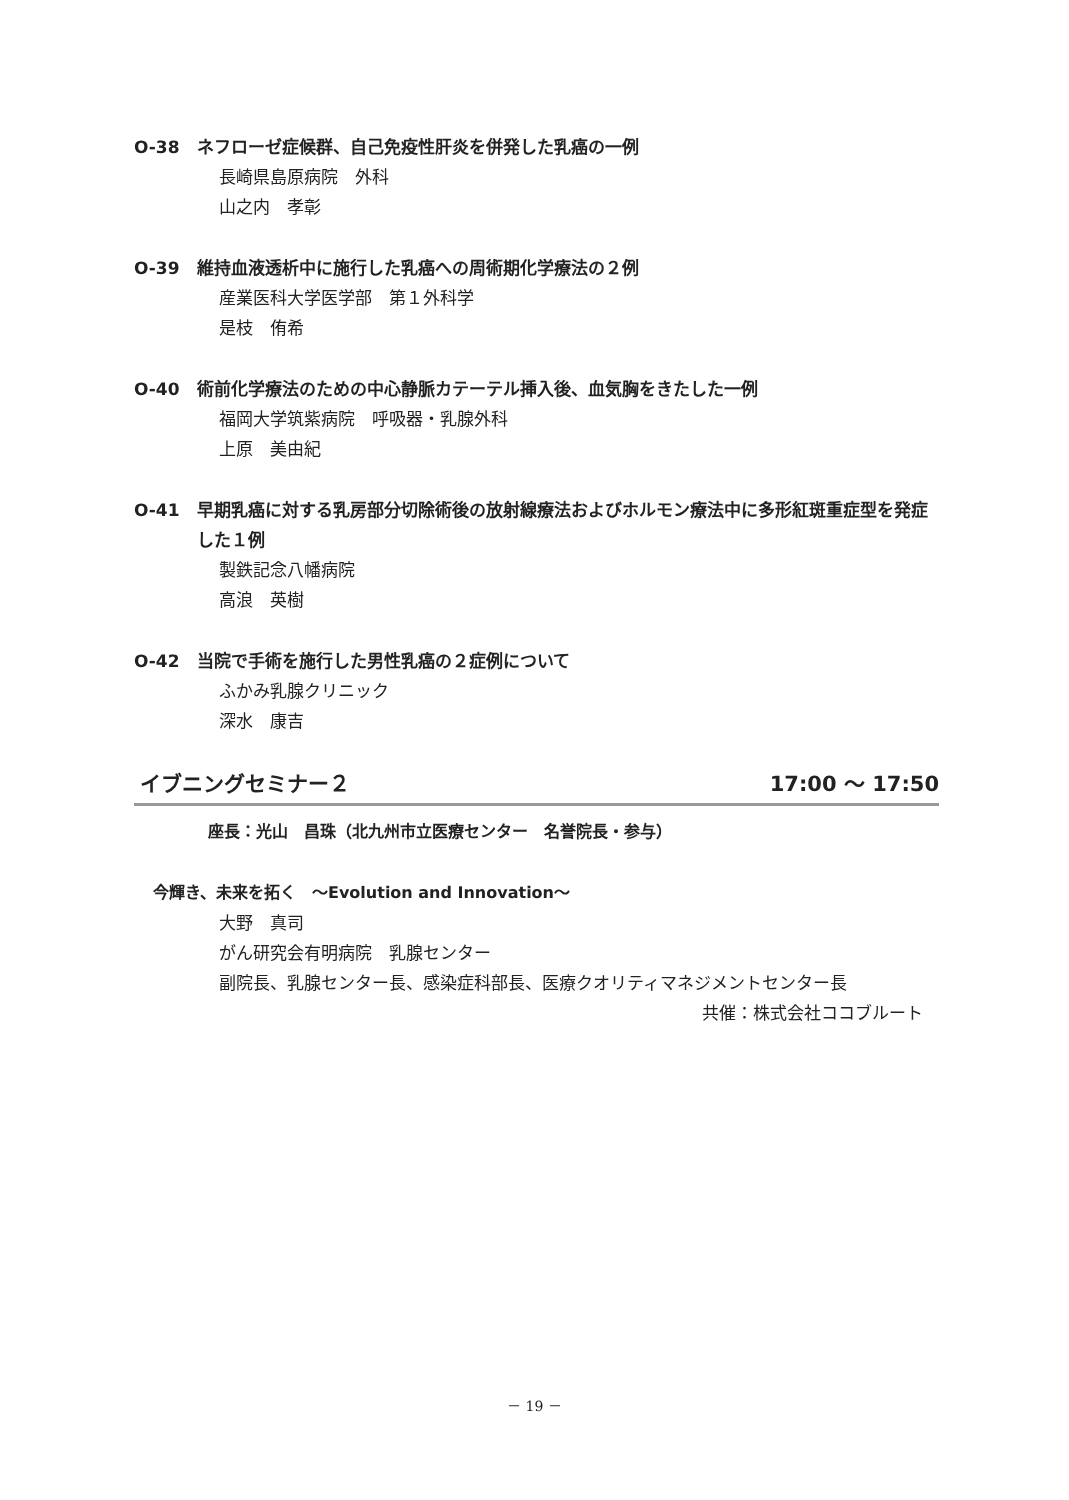O-38 ネフローゼ症候群、自己免疫性肝炎を併発した乳癌の一例
長崎県島原病院　外科
山之内　孝彰
O-39 維持血液透析中に施行した乳癌への周術期化学療法の２例
産業医科大学医学部　第１外科学
是枝　侑希
O-40 術前化学療法のための中心静脈カテーテル挿入後、血気胸をきたした一例
福岡大学筑紫病院　呼吸器・乳腺外科
上原　美由紀
O-41 早期乳癌に対する乳房部分切除術後の放射線療法およびホルモン療法中に多形紅斑重症型を発症した１例
製鉄記念八幡病院
高浪　英樹
O-42 当院で手術を施行した男性乳癌の２症例について
ふかみ乳腺クリニック
深水　康吉
イブニングセミナー２ 17:00 ～ 17:50
座長：光山　昌珠（北九州市立医療センター　名誉院長・参与）
今輝き、未来を拓く　～Evolution and Innovation～
大野　真司
がん研究会有明病院　乳腺センター
副院長、乳腺センター長、感染症科部長、医療クオリティマネジメントセンター長
共催：株式会社ココブルート
－ 19 －